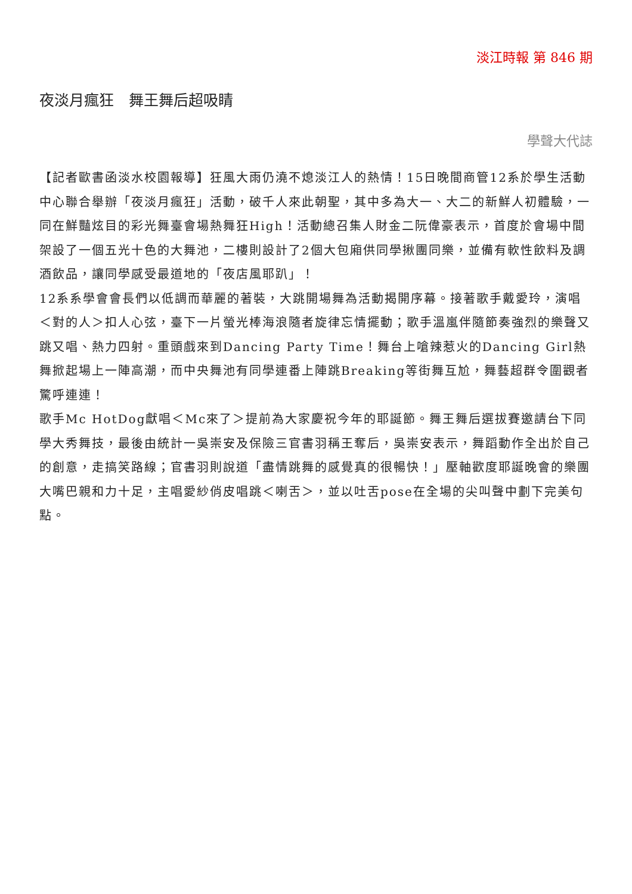淡江時報 第 846 期
夜淡月瘋狂　舞王舞后超吸睛
學聲大代誌
【記者歐書函淡水校園報導】狂風大雨仍澆不熄淡江人的熱情！15日晚間商管12系於學生活動中心聯合舉辦「夜淡月瘋狂」活動，破千人來此朝聖，其中多為大一、大二的新鮮人初體驗，一同在鮮豔炫目的彩光舞臺會場熱舞狂High！活動總召集人財金二阮偉豪表示，首度於會場中間架設了一個五光十色的大舞池，二樓則設計了2個大包廂供同學揪團同樂，並備有軟性飲料及調酒飲品，讓同學感受最道地的「夜店風耶趴」！
12系系學會會長們以低調而華麗的著裝，大跳開場舞為活動揭開序幕。接著歌手戴愛玲，演唱＜對的人＞扣人心弦，臺下一片螢光棒海浪隨者旋律忘情擺動；歌手溫嵐伴隨節奏強烈的樂聲又跳又唱、熱力四射。重頭戲來到Dancing Party Time！舞台上嗆辣惹火的Dancing Girl熱舞掀起場上一陣高潮，而中央舞池有同學連番上陣跳Breaking等街舞互尬，舞藝超群令圍觀者驚呼連連！
歌手Mc HotDog獻唱＜Mc來了＞提前為大家慶祝今年的耶誕節。舞王舞后選拔賽邀請台下同學大秀舞技，最後由統計一吳崇安及保險三官書羽稱王奪后，吳崇安表示，舞蹈動作全出於自己的創意，走搞笑路線；官書羽則說道「盡情跳舞的感覺真的很暢快！」壓軸歡度耶誕晚會的樂團大嘴巴親和力十足，主唱愛紗俏皮唱跳＜喇舌＞，並以吐舌pose在全場的尖叫聲中劃下完美句點。